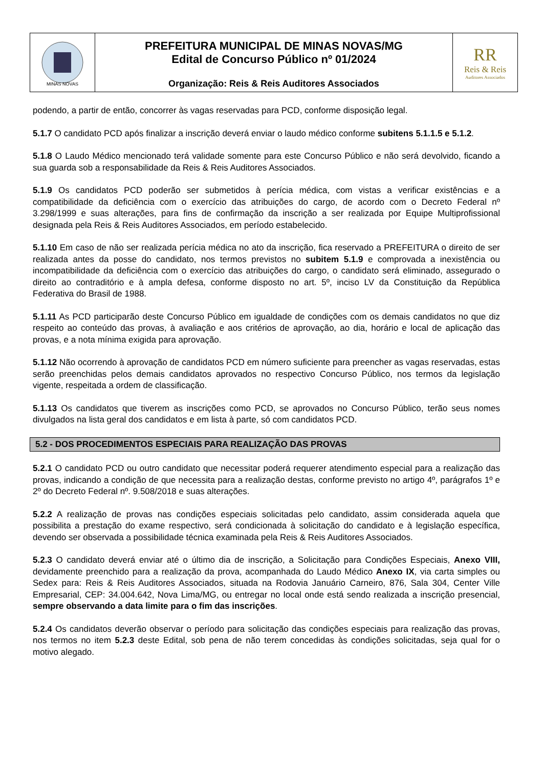MINAS NOVAS
PREFEITURA MUNICIPAL DE MINAS NOVAS/MG
Edital de Concurso Público nº 01/2024
Organização: Reis & Reis Auditores Associados
RR
Reis & Reis
Auditores Associados
podendo, a partir de então, concorrer às vagas reservadas para PCD, conforme disposição legal.
5.1.7 O candidato PCD após finalizar a inscrição deverá enviar o laudo médico conforme subitens 5.1.1.5 e 5.1.2.
5.1.8 O Laudo Médico mencionado terá validade somente para este Concurso Público e não será devolvido, ficando a sua guarda sob a responsabilidade da Reis & Reis Auditores Associados.
5.1.9 Os candidatos PCD poderão ser submetidos à perícia médica, com vistas a verificar existências e a compatibilidade da deficiência com o exercício das atribuições do cargo, de acordo com o Decreto Federal nº 3.298/1999 e suas alterações, para fins de confirmação da inscrição a ser realizada por Equipe Multiprofissional designada pela Reis & Reis Auditores Associados, em período estabelecido.
5.1.10 Em caso de não ser realizada perícia médica no ato da inscrição, fica reservado a PREFEITURA o direito de ser realizada antes da posse do candidato, nos termos previstos no subitem 5.1.9 e comprovada a inexistência ou incompatibilidade da deficiência com o exercício das atribuições do cargo, o candidato será eliminado, assegurado o direito ao contraditório e à ampla defesa, conforme disposto no art. 5º, inciso LV da Constituição da República Federativa do Brasil de 1988.
5.1.11 As PCD participarão deste Concurso Público em igualdade de condições com os demais candidatos no que diz respeito ao conteúdo das provas, à avaliação e aos critérios de aprovação, ao dia, horário e local de aplicação das provas, e a nota mínima exigida para aprovação.
5.1.12 Não ocorrendo à aprovação de candidatos PCD em número suficiente para preencher as vagas reservadas, estas serão preenchidas pelos demais candidatos aprovados no respectivo Concurso Público, nos termos da legislação vigente, respeitada a ordem de classificação.
5.1.13 Os candidatos que tiverem as inscrições como PCD, se aprovados no Concurso Público, terão seus nomes divulgados na lista geral dos candidatos e em lista à parte, só com candidatos PCD.
5.2 - DOS PROCEDIMENTOS ESPECIAIS PARA REALIZAÇÃO DAS PROVAS
5.2.1 O candidato PCD ou outro candidato que necessitar poderá requerer atendimento especial para a realização das provas, indicando a condição de que necessita para a realização destas, conforme previsto no artigo 4º, parágrafos 1º e 2º do Decreto Federal nº. 9.508/2018 e suas alterações.
5.2.2 A realização de provas nas condições especiais solicitadas pelo candidato, assim considerada aquela que possibilita a prestação do exame respectivo, será condicionada à solicitação do candidato e à legislação específica, devendo ser observada a possibilidade técnica examinada pela Reis & Reis Auditores Associados.
5.2.3 O candidato deverá enviar até o último dia de inscrição, a Solicitação para Condições Especiais, Anexo VIII, devidamente preenchido para a realização da prova, acompanhada do Laudo Médico Anexo IX, via carta simples ou Sedex para: Reis & Reis Auditores Associados, situada na Rodovia Januário Carneiro, 876, Sala 304, Center Ville Empresarial, CEP: 34.004.642, Nova Lima/MG, ou entregar no local onde está sendo realizada a inscrição presencial, sempre observando a data limite para o fim das inscrições.
5.2.4 Os candidatos deverão observar o período para solicitação das condições especiais para realização das provas, nos termos no item 5.2.3 deste Edital, sob pena de não terem concedidas às condições solicitadas, seja qual for o motivo alegado.